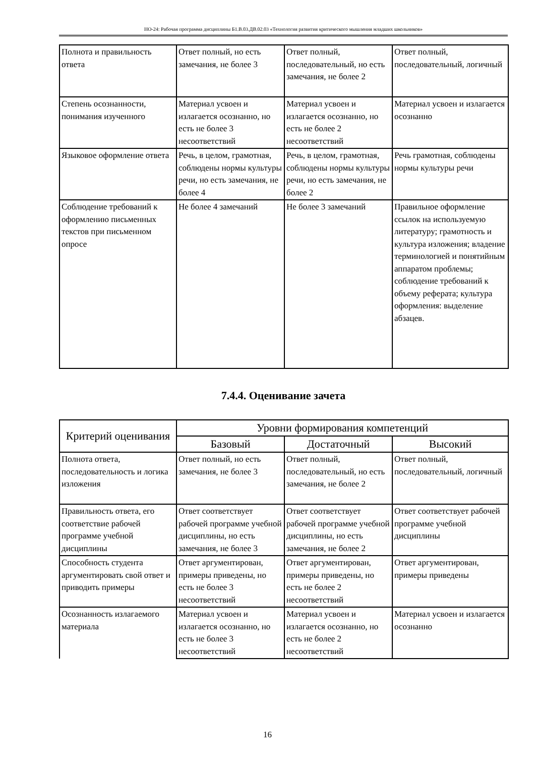НО-24: Рабочая программа дисциплины Б1.В.03.ДВ.02.03 «Технология развития критического мышления младших школьников»
| Полнота и правильность ответа | Ответ полный, но есть замечания, не более 3 | Ответ полный, последовательный, но есть замечания, не более 2 | Ответ полный, последовательный, логичный |
| Степень осознанности, понимания изученного | Материал усвоен и излагается осознанно, но есть не более 3 несоответствий | Материал усвоен и излагается осознанно, но есть не более 2 несоответствий | Материал усвоен и излагается осознанно |
| Языковое оформление ответа | Речь, в целом, грамотная, соблюдены нормы культуры речи, но есть замечания, не более 4 | Речь, в целом, грамотная, соблюдены нормы культуры речи, но есть замечания, не более 2 | Речь грамотная, соблюдены нормы культуры речи |
| Соблюдение требований к оформлению письменных текстов при письменном опросе | Не более 4 замечаний | Не более 3 замечаний | Правильное оформление ссылок на используемую литературу; грамотность и культура изложения; владение терминологией и понятийным аппаратом проблемы; соблюдение требований к объему реферата; культура оформления: выделение абзацев. |
7.4.4. Оценивание зачета
| Критерий оценивания | Уровни формирования компетенций | | |
| --- | --- | --- | --- |
| | Базовый | Достаточный | Высокий |
| Полнота ответа, последовательность и логика изложения | Ответ полный, но есть замечания, не более 3 | Ответ полный, последовательный, но есть замечания, не более 2 | Ответ полный, последовательный, логичный |
| Правильность ответа, его соответствие рабочей программе учебной дисциплины | Ответ соответствует рабочей программе учебной дисциплины, но есть замечания, не более 3 | Ответ соответствует рабочей программе учебной дисциплины, но есть замечания, не более 2 | Ответ соответствует рабочей программе учебной дисциплины |
| Способность студента аргументировать свой ответ и приводить примеры | Ответ аргументирован, примеры приведены, но есть не более 3 несоответствий | Ответ аргументирован, примеры приведены, но есть не более 2 несоответствий | Ответ аргументирован, примеры приведены |
| Осознанность излагаемого материала | Материал усвоен и излагается осознанно, но есть не более 3 несоответствий | Материал усвоен и излагается осознанно, но есть не более 2 несоответствий | Материал усвоен и излагается осознанно |
16